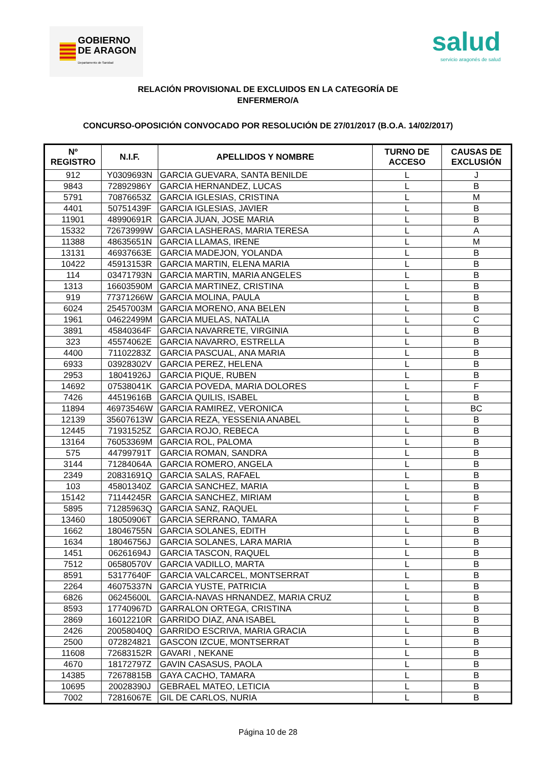GOBIERNO
DE ARAGON
Departamento de Sanidad
salud
servicio aragonés de salud
RELACIÓN PROVISIONAL DE EXCLUIDOS EN LA CATEGORÍA DE
ENFERMERO/A
CONCURSO-OPOSICIÓN CONVOCADO POR RESOLUCIÓN DE 27/01/2017 (B.O.A. 14/02/2017)
| Nº REGISTRO | N.I.F. | APELLIDOS Y NOMBRE | TURNO DE ACCESO | CAUSAS DE EXCLUSIÓN |
| --- | --- | --- | --- | --- |
| 912 | Y0309693N | GARCIA GUEVARA, SANTA BENILDE | L | J |
| 9843 | 72892986Y | GARCIA HERNANDEZ, LUCAS | L | B |
| 5791 | 70876653Z | GARCIA IGLESIAS, CRISTINA | L | M |
| 4401 | 50751439F | GARCIA IGLESIAS, JAVIER | L | B |
| 11901 | 48990691R | GARCIA JUAN, JOSE MARIA | L | B |
| 15332 | 72673999W | GARCIA LASHERAS, MARIA TERESA | L | A |
| 11388 | 48635651N | GARCIA LLAMAS, IRENE | L | M |
| 13131 | 46937663E | GARCIA MADEJON, YOLANDA | L | B |
| 10422 | 45913153R | GARCIA MARTIN, ELENA MARIA | L | B |
| 114 | 03471793N | GARCIA MARTIN, MARIA ANGELES | L | B |
| 1313 | 16603590M | GARCIA MARTINEZ, CRISTINA | L | B |
| 919 | 77371266W | GARCIA MOLINA, PAULA | L | B |
| 6024 | 25457003M | GARCIA MORENO, ANA BELEN | L | B |
| 1961 | 04622499M | GARCIA MUELAS, NATALIA | L | C |
| 3891 | 45840364F | GARCIA NAVARRETE, VIRGINIA | L | B |
| 323 | 45574062E | GARCIA NAVARRO, ESTRELLA | L | B |
| 4400 | 71102283Z | GARCIA PASCUAL, ANA MARIA | L | B |
| 6933 | 03928302V | GARCIA PEREZ, HELENA | L | B |
| 2953 | 18041926J | GARCIA PIQUE, RUBEN | L | B |
| 14692 | 07538041K | GARCIA POVEDA, MARIA DOLORES | L | F |
| 7426 | 44519616B | GARCIA QUILIS, ISABEL | L | B |
| 11894 | 46973546W | GARCIA RAMIREZ, VERONICA | L | BC |
| 12139 | 35607613W | GARCIA REZA, YESSENIA ANABEL | L | B |
| 12445 | 71931525Z | GARCIA ROJO, REBECA | L | B |
| 13164 | 76053369M | GARCIA ROL, PALOMA | L | B |
| 575 | 44799791T | GARCIA ROMAN, SANDRA | L | B |
| 3144 | 71284064A | GARCIA ROMERO, ANGELA | L | B |
| 2349 | 20831691Q | GARCIA SALAS, RAFAEL | L | B |
| 103 | 45801340Z | GARCIA SANCHEZ, MARIA | L | B |
| 15142 | 71144245R | GARCIA SANCHEZ, MIRIAM | L | B |
| 5895 | 71285963Q | GARCIA SANZ, RAQUEL | L | F |
| 13460 | 18050906T | GARCIA SERRANO, TAMARA | L | B |
| 1662 | 18046755N | GARCIA SOLANES, EDITH | L | B |
| 1634 | 18046756J | GARCIA SOLANES, LARA MARIA | L | B |
| 1451 | 06261694J | GARCIA TASCON, RAQUEL | L | B |
| 7512 | 06580570V | GARCIA VADILLO, MARTA | L | B |
| 8591 | 53177640F | GARCIA VALCARCEL, MONTSERRAT | L | B |
| 2264 | 46075337N | GARCIA YUSTE, PATRICIA | L | B |
| 6826 | 06245600L | GARCIA-NAVAS HRNANDEZ, MARIA CRUZ | L | B |
| 8593 | 17740967D | GARRALON ORTEGA, CRISTINA | L | B |
| 2869 | 16012210R | GARRIDO DIAZ, ANA ISABEL | L | B |
| 2426 | 20058040Q | GARRIDO ESCRIVA, MARIA GRACIA | L | B |
| 2500 | 072824821 | GASCON IZCUE, MONTSERRAT | L | B |
| 11608 | 72683152R | GAVARI , NEKANE | L | B |
| 4670 | 18172797Z | GAVIN CASASUS, PAOLA | L | B |
| 14385 | 72678815B | GAYA CACHO, TAMARA | L | B |
| 10695 | 20028390J | GEBRAEL MATEO, LETICIA | L | B |
| 7002 | 72816067E | GIL DE CARLOS, NURIA | L | B |
Página 10 de 28